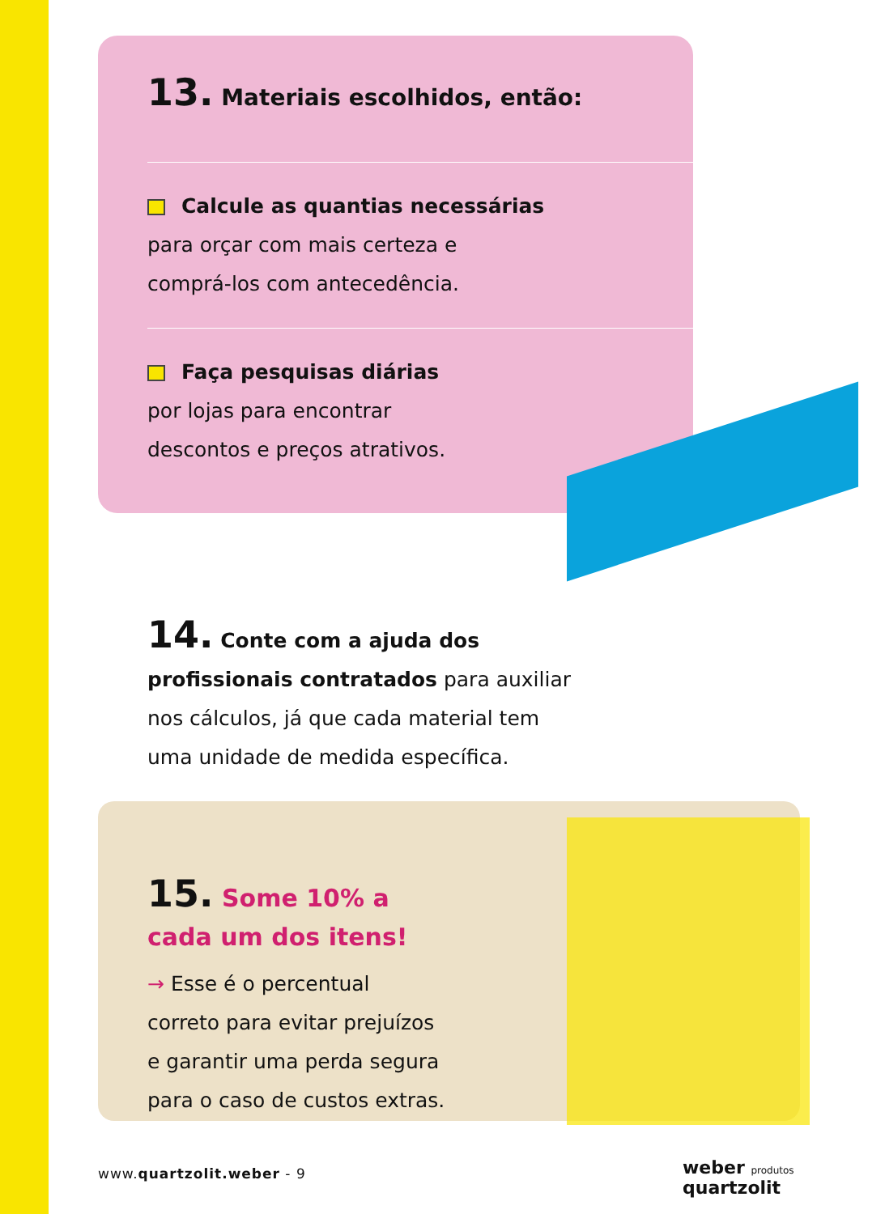13. Materiais escolhidos, então:
Calcule as quantias necessárias
para orçar com mais certeza e
comprá-los com antecedência.
Faça pesquisas diárias
por lojas para encontrar
descontos e preços atrativos.
14. Conte com a ajuda dos
profissionais contratados para auxiliar
nos cálculos, já que cada material tem
uma unidade de medida específica.
15. Some 10% a
cada um dos itens!
→ Esse é o percentual
correto para evitar prejuízos
e garantir uma perda segura
para o caso de custos extras.
www.quartzolit.weber - 9 weber produtos quartzolit